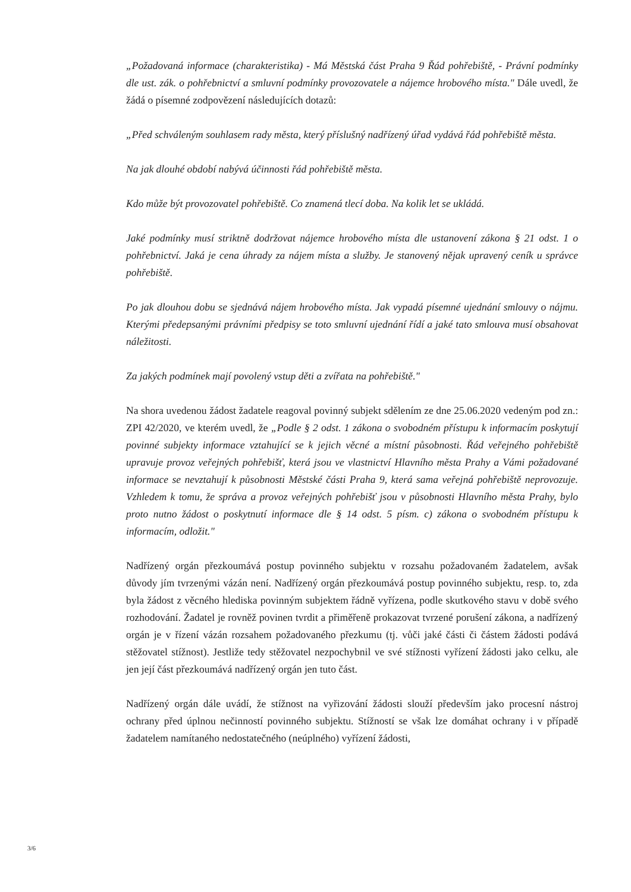„Požadovaná informace (charakteristika) - Má Městská část Praha 9 Řád pohřebiště, - Právní podmínky dle ust. zák. o pohřebnictví a smluvní podmínky provozovatele a nájemce hrobového místa." Dále uvedl, že žádá o písemné zodpovězení následujících dotazů:
„Před schváleným souhlasem rady města, který příslušný nadřízený úřad vydává řád pohřebiště města.
Na jak dlouhé období nabývá účinnosti řád pohřebiště města.
Kdo může být provozovatel pohřebiště. Co znamená tlecí doba. Na kolik let se ukládá.
Jaké podmínky musí striktně dodržovat nájemce hrobového místa dle ustanovení zákona § 21 odst. 1 o pohřebnictví. Jaká je cena úhrady za nájem místa a služby. Je stanovený nějak upravený ceník u správce pohřebiště.
Po jak dlouhou dobu se sjednává nájem hrobového místa. Jak vypadá písemné ujednání smlouvy o nájmu. Kterými předepsanými právními předpisy se toto smluvní ujednání řídí a jaké tato smlouva musí obsahovat náležitosti.
Za jakých podmínek mají povolený vstup děti a zvířata na pohřebiště."
Na shora uvedenou žádost žadatele reagoval povinný subjekt sdělením ze dne 25.06.2020 vedeným pod zn.: ZPI 42/2020, ve kterém uvedl, že „Podle § 2 odst. 1 zákona o svobodném přístupu k informacím poskytují povinné subjekty informace vztahující se k jejich věcné a místní působnosti. Řád veřejného pohřebiště upravuje provoz veřejných pohřebišť, která jsou ve vlastnictví Hlavního města Prahy a Vámi požadované informace se nevztahují k působnosti Městské části Praha 9, která sama veřejná pohřebiště neprovozuje. Vzhledem k tomu, že správa a provoz veřejných pohřebišť jsou v působnosti Hlavního města Prahy, bylo proto nutno žádost o poskytnutí informace dle § 14 odst. 5 písm. c) zákona o svobodném přístupu k informacím, odložit."
Nadřízený orgán přezkoumává postup povinného subjektu v rozsahu požadovaném žadatelem, avšak důvody jím tvrzenými vázán není. Nadřízený orgán přezkoumává postup povinného subjektu, resp. to, zda byla žádost z věcného hlediska povinným subjektem řádně vyřízena, podle skutkového stavu v době svého rozhodování. Žadatel je rovněž povinen tvrdit a přiměřeně prokazovat tvrzené porušení zákona, a nadřízený orgán je v řízení vázán rozsahem požadovaného přezkumu (tj. vůči jaké části či částem žádosti podává stěžovatel stížnost). Jestliže tedy stěžovatel nezpochybnil ve své stížnosti vyřízení žádosti jako celku, ale jen její část přezkoumává nadřízený orgán jen tuto část.
Nadřízený orgán dále uvádí, že stížnost na vyřizování žádosti slouží především jako procesní nástroj ochrany před úplnou nečinností povinného subjektu. Stížností se však lze domáhat ochrany i v případě žadatelem namítaného nedostatečného (neúplného) vyřízení žádosti,
3/6